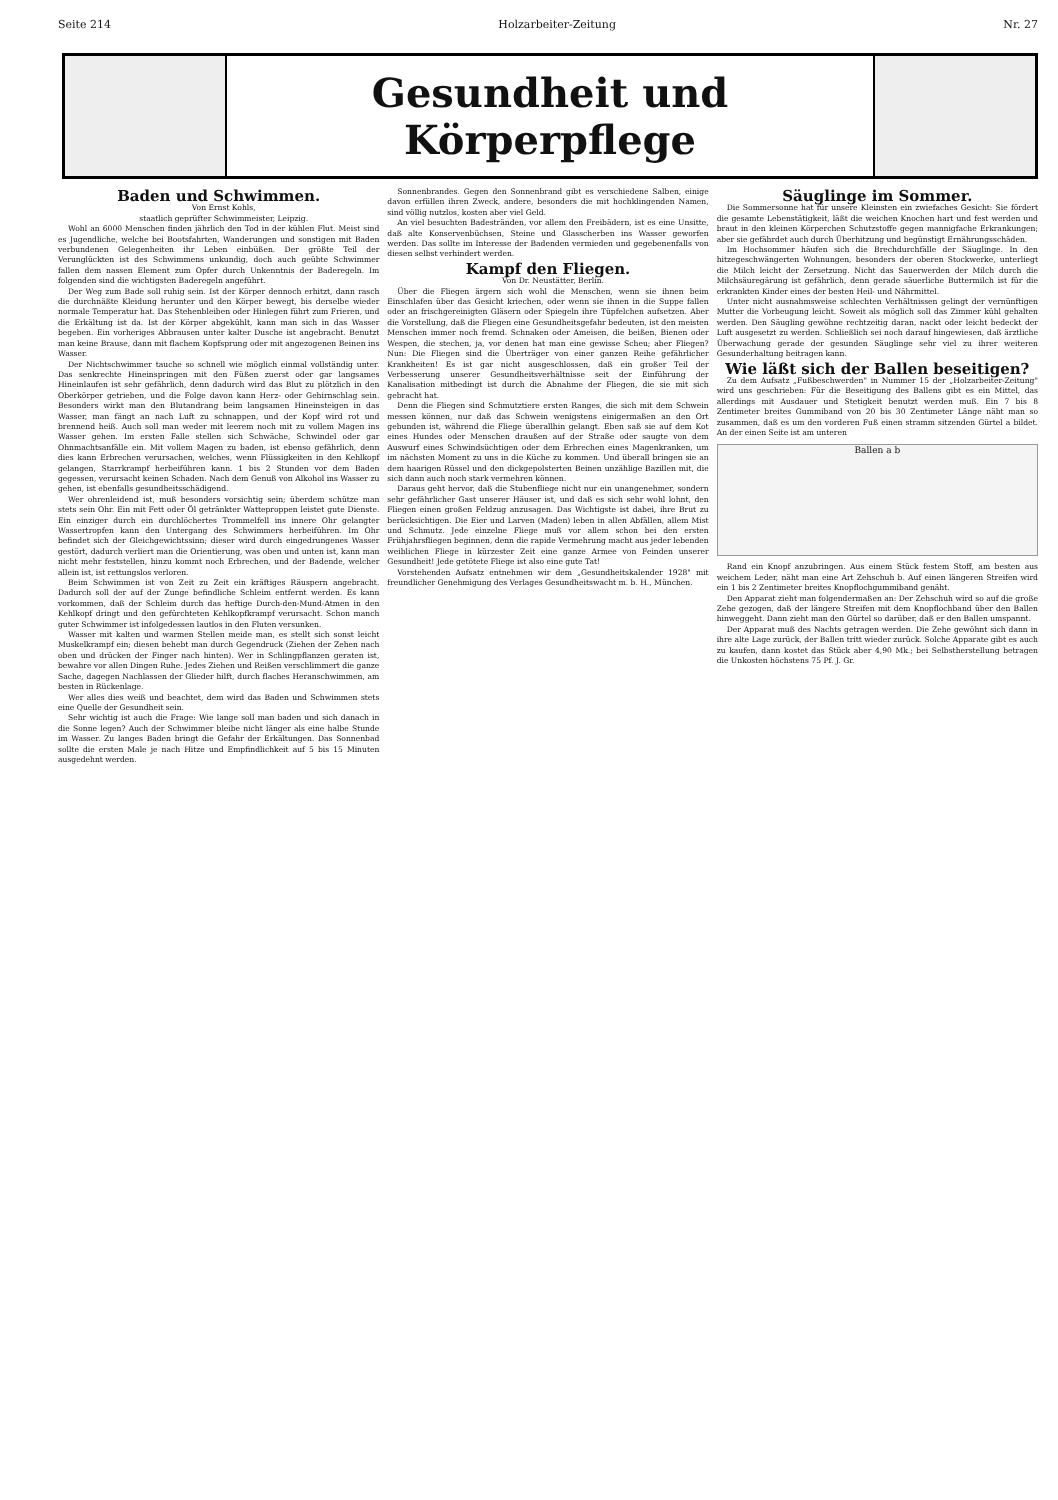Seite 214 Holzarbeiter-Zeitung Nr. 27
Gesundheit und Körperpflege
Baden und Schwimmen.
Von Ernst Kohls,
staatlich geprüfter Schwimmeister, Leipzig.
Wohl an 6000 Menschen finden jährlich den Tod in der kühlen Flut. Meist sind es Jugendliche, welche bei Bootsfahrten, Wanderungen und sonstigen mit Baden verbundenen Gelegenheiten ihr Leben einbüßen. Der größte Teil der Verunglückten ist des Schwimmens unkundig, doch auch geübte Schwimmer fallen dem nassen Element zum Opfer durch Unkenntnis der Baderegeln. Im folgenden sind die wichtigsten Baderegeln angeführt.
Der Weg zum Bade soll ruhig sein. Ist der Körper dennoch erhitzt, dann rasch die durchnäßte Kleidung herunter und den Körper bewegt, bis derselbe wieder normale Temperatur hat. Das Stehenbleiben oder Hinlegen führt zum Frieren, und die Erkältung ist da. Ist der Körper abgekühlt, kann man sich in das Wasser begeben. Ein vorheriges Abbrausen unter kalter Dusche ist angebracht. Benutzt man keine Brause, dann mit flachem Kopfsprung oder mit angezogenen Beinen ins Wasser.
Der Nichtschwimmer tauche so schnell wie möglich einmal vollständig unter. Das senkrechte Hineinspringen mit den Füßen zuerst oder gar langsames Hineinlaufen ist sehr gefährlich, denn dadurch wird das Blut zu plötzlich in den Oberkörper getrieben, und die Folge davon kann Herz- oder Gehirnschlag sein. Besonders wirkt man den Blutandrang beim langsamen Hineinsteigen in das Wasser, man fängt an nach Luft zu schnappen, und der Kopf wird rot und brennend heiß. Auch soll man weder mit leerem noch mit zu vollem Magen ins Wasser gehen. Im ersten Falle stellen sich Schwäche, Schwindel oder gar Ohnmachtsanfälle ein. Mit vollem Magen zu baden, ist ebenso gefährlich, denn dies kann Erbrechen verursachen, welches, wenn Flüssigkeiten in den Kehlkopf gelangen, Starrkrampf herbeiführen kann. 1 bis 2 Stunden vor dem Baden gegessen, verursacht keinen Schaden. Nach dem Genuß von Alkohol ins Wasser zu gehen, ist ebenfalls gesundheitsschädigend.
Wer ohrenleidend ist, muß besonders vorsichtig sein; überdem schütze man stets sein Ohr. Ein mit Fett oder Öl getränkter Watteproppen leistet gute Dienste. Ein einziger durch ein durchlöchertes Trommelfell ins innere Ohr gelangter Wassertropfen kann den Untergang des Schwimmers herbeiführen. Im Ohr befindet sich der Gleichgewichtssinn; dieser wird durch eingedrungenes Wasser gestört, dadurch verliert man die Orientierung, was oben und unten ist, kann man nicht mehr feststellen, hinzu kommt noch Erbrechen, und der Badende, welcher allein ist, ist rettungslos verloren.
Beim Schwimmen ist von Zeit zu Zeit ein kräftiges Räuspern angebracht. Dadurch soll der auf der Zunge befindliche Schleim entfernt werden. Es kann vorkommen, daß der Schleim durch das heftige Durch-den-Mund-Atmen in den Kehlkopf dringt und den gefürchteten Kehlkopfkrampf verursacht. Schon manch guter Schwimmer ist infolgedessen lautlos in den Fluten versunken.
Wasser mit kalten und warmen Stellen meide man, es stellt sich sonst leicht Muskelkrampf ein; diesen behebt man durch Gegendruck (Ziehen der Zehen nach oben und drücken der Finger nach hinten). Wer in Schlingpflanzen geraten ist, bewahre vor allen Dingen Ruhe. Jedes Ziehen und Reißen verschlimmert die ganze Sache, dagegen Nachlassen der Glieder hilft, durch flaches Heranschwimmen, am besten in Rückenlage.
Wer alles dies weiß und beachtet, dem wird das Baden und Schwimmen stets eine Quelle der Gesundheit sein.
Sehr wichtig ist auch die Frage: Wie lange soll man baden und sich danach in die Sonne legen? Auch der Schwimmer bleibe nicht länger als eine halbe Stunde im Wasser. Zu langes Baden bringt die Gefahr der Erkältungen. Das Sonnenbad sollte die ersten Male je nach Hitze und Empfindlichkeit auf 5 bis 15 Minuten ausgedehnt werden.
Sonnenbrandes. Gegen den Sonnenbrand gibt es verschiedene Salben, einige davon erfüllen ihren Zweck, andere, besonders die mit hochklingenden Namen, sind völlig nutzlos, kosten aber viel Geld.
An viel besuchten Badestränden, vor allem den Freibädern, ist es eine Unsitte, daß alte Konservenbüchsen, Steine und Glasscherben ins Wasser geworfen werden. Das sollte im Interesse der Badenden vermieden und gegebenenfalls von diesen selbst verhindert werden.
Kampf den Fliegen.
Von Dr. Neustätter, Berlin.
Über die Fliegen ärgern sich wohl die Menschen, wenn sie ihnen beim Einschlafen über das Gesicht kriechen, oder wenn sie ihnen in die Suppe fallen oder an frischgereinigten Gläsern oder Spiegeln ihre Tüpfelchen aufsetzen. Aber die Vorstellung, daß die Fliegen eine Gesundheitsgefahr bedeuten, ist den meisten Menschen immer noch fremd. Schnaken oder Ameisen, die beißen, Bienen oder Wespen, die stechen, ja, vor denen hat man eine gewisse Scheu; aber Fliegen? Nun: Die Fliegen sind die Überträger von einer ganzen Reihe gefährlicher Krankheiten! Es ist gar nicht ausgeschlossen, daß ein großer Teil der Verbesserung unserer Gesundheitsverhältnisse seit der Einführung der Kanalisation mitbedingt ist durch die Abnahme der Fliegen, die sie mit sich gebracht hat.
Denn die Fliegen sind Schmutztiere ersten Ranges, die sich mit dem Schwein messen können, nur daß das Schwein wenigstens einigermaßen an den Ort gebunden ist, während die Fliege überallhin gelangt. Eben saß sie auf dem Kot eines Hundes oder Menschen draußen auf der Straße oder saugte von dem Auswurf eines Schwindsüchtigen oder dem Erbrechen eines Magenkranken, um im nächsten Moment zu uns in die Küche zu kommen. Und überall bringen sie an dem haarigen Rüssel und den dickgepolsterten Beinen unzählige Bazillen mit, die sich dann auch noch stark vermehren können.
Daraus geht hervor, daß die Stubenfliege nicht nur ein unangenehmer, sondern sehr gefährlicher Gast unserer Häuser ist, und daß es sich sehr wohl lohnt, den Fliegen einen großen Feldzug anzusagen. Das Wichtigste ist dabei, ihre Brut zu berücksichtigen. Die Eier und Larven (Maden) leben in allen Abfällen, allem Mist und Schmutz. Jede einzelne Fliege muß vor allem schon bei den ersten Frühjahrsfliegen beginnen, denn die rapide Vermehrung macht aus jeder lebenden weiblichen Fliege in kürzester Zeit eine ganze Armee von Feinden unserer Gesundheit! Jede getötete Fliege ist also eine gute Tat!
Vorstehenden Aufsatz entnehmen wir dem „Gesundheitskalender 1928" mit freundlicher Genehmigung des Verlages Gesundheitswacht m. b. H., München.
Säuglinge im Sommer.
Die Sommersonne hat für unsere Kleinsten ein zwiefaches Gesicht: Sie fördert die gesamte Lebenstätigkeit, läßt die weichen Knochen hart und fest werden und braut in den kleinen Körperchen Schutzstoffe gegen mannigfache Erkrankungen; aber sie gefährdet auch durch Überhitzung und begünstigt Ernährungsschäden.
Im Hochsommer häufen sich die Brechdurchfälle der Säuglinge. In den hitzegeschwängerten Wohnungen, besonders der oberen Stockwerke, unterliegt die Milch leicht der Zersetzung. Nicht das Sauerwerden der Milch durch die Milchsäuregärung ist gefährlich, denn gerade säuerliche Buttermilch ist für die erkrankten Kinder eines der besten Heil- und Nährmittel.
Unter nicht ausnahmsweise schlechten Verhältnissen gelingt der vernünftigen Mutter die Vorbeugung leicht. Soweit als möglich soll das Zimmer kühl gehalten werden. Den Säugling gewöhne rechtzeitig daran, nackt oder leicht bedeckt der Luft ausgesetzt zu werden. Schließlich sei noch darauf hingewiesen, daß ärztliche Überwachung gerade der gesunden Säuglinge sehr viel zu ihrer weiteren Gesunderhaltung beitragen kann.
Wie läßt sich der Ballen beseitigen?
Zu dem Aufsatz „Fußbeschwerden" in Nummer 15 der „Holzarbeiter-Zeitung" wird uns geschrieben: Für die Beseitigung des Ballens gibt es ein Mittel, das allerdings mit Ausdauer und Stetigkeit benutzt werden muß. Ein 7 bis 8 Zentimeter breites Gummiband von 20 bis 30 Zentimeter Länge näht man so zusammen, daß es um den vorderen Fuß einen stramm sitzenden Gürtel a bildet. An der einen Seite ist am unteren
Ballen a b
Rand ein Knopf anzubringen. Aus einem Stück festem Stoff, am besten aus weichem Leder, näht man eine Art Zehschuh b. Auf einen längeren Streifen wird ein 1 bis 2 Zentimeter breites Knopflochgummiband genäht.
Den Apparat zieht man folgendermaßen an: Der Zehschuh wird so auf die große Zehe gezogen, daß der längere Streifen mit dem Knopflochband über den Ballen hinweggeht. Dann zieht man den Gürtel so darüber, daß er den Ballen umspannt.
Der Apparat muß des Nachts getragen werden. Die Zehe gewöhnt sich dann in ihre alte Lage zurück, der Ballen tritt wieder zurück. Solche Apparate gibt es auch zu kaufen, dann kostet das Stück aber 4,90 Mk.; bei Selbstherstellung betragen die Unkosten höchstens 75 Pf. J. Gr.